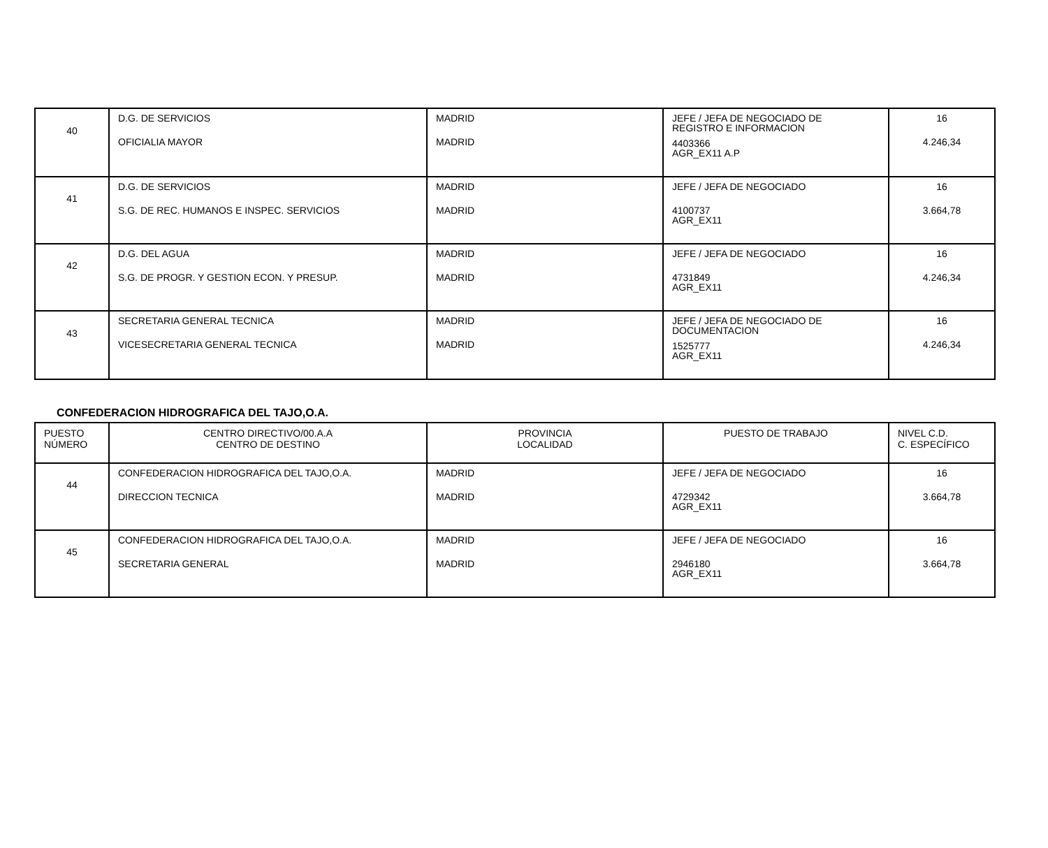| 40 | D.G. DE SERVICIOS OFICIALIA MAYOR | MADRID MADRID | JEFE / JEFA DE NEGOCIADO DE REGISTRO E INFORMACION 4403366 AGR_EX11 A.P | 16 4.246,34 |
| 41 | D.G. DE SERVICIOS S.G. DE REC. HUMANOS E INSPEC. SERVICIOS | MADRID MADRID | JEFE / JEFA DE NEGOCIADO 4100737 AGR_EX11 | 16 3.664,78 |
| 42 | D.G. DEL AGUA S.G. DE PROGR. Y GESTION ECON. Y PRESUP. | MADRID MADRID | JEFE / JEFA DE NEGOCIADO 4731849 AGR_EX11 | 16 4.246,34 |
| 43 | SECRETARIA GENERAL TECNICA VICESECRETARIA GENERAL TECNICA | MADRID MADRID | JEFE / JEFA DE NEGOCIADO DE DOCUMENTACION 1525777 AGR_EX11 | 16 4.246,34 |
CONFEDERACION HIDROGRAFICA DEL TAJO,O.A.
| PUESTO NÚMERO | CENTRO DIRECTIVO/00.A.A CENTRO DE DESTINO | PROVINCIA LOCALIDAD | PUESTO DE TRABAJO | NIVEL C.D. C. ESPECÍFICO |
| --- | --- | --- | --- | --- |
| 44 | CONFEDERACION HIDROGRAFICA DEL TAJO,O.A. DIRECCION TECNICA | MADRID MADRID | JEFE / JEFA DE NEGOCIADO 4729342 AGR_EX11 | 16 3.664,78 |
| 45 | CONFEDERACION HIDROGRAFICA DEL TAJO,O.A. SECRETARIA GENERAL | MADRID MADRID | JEFE / JEFA DE NEGOCIADO 2946180 AGR_EX11 | 16 3.664,78 |